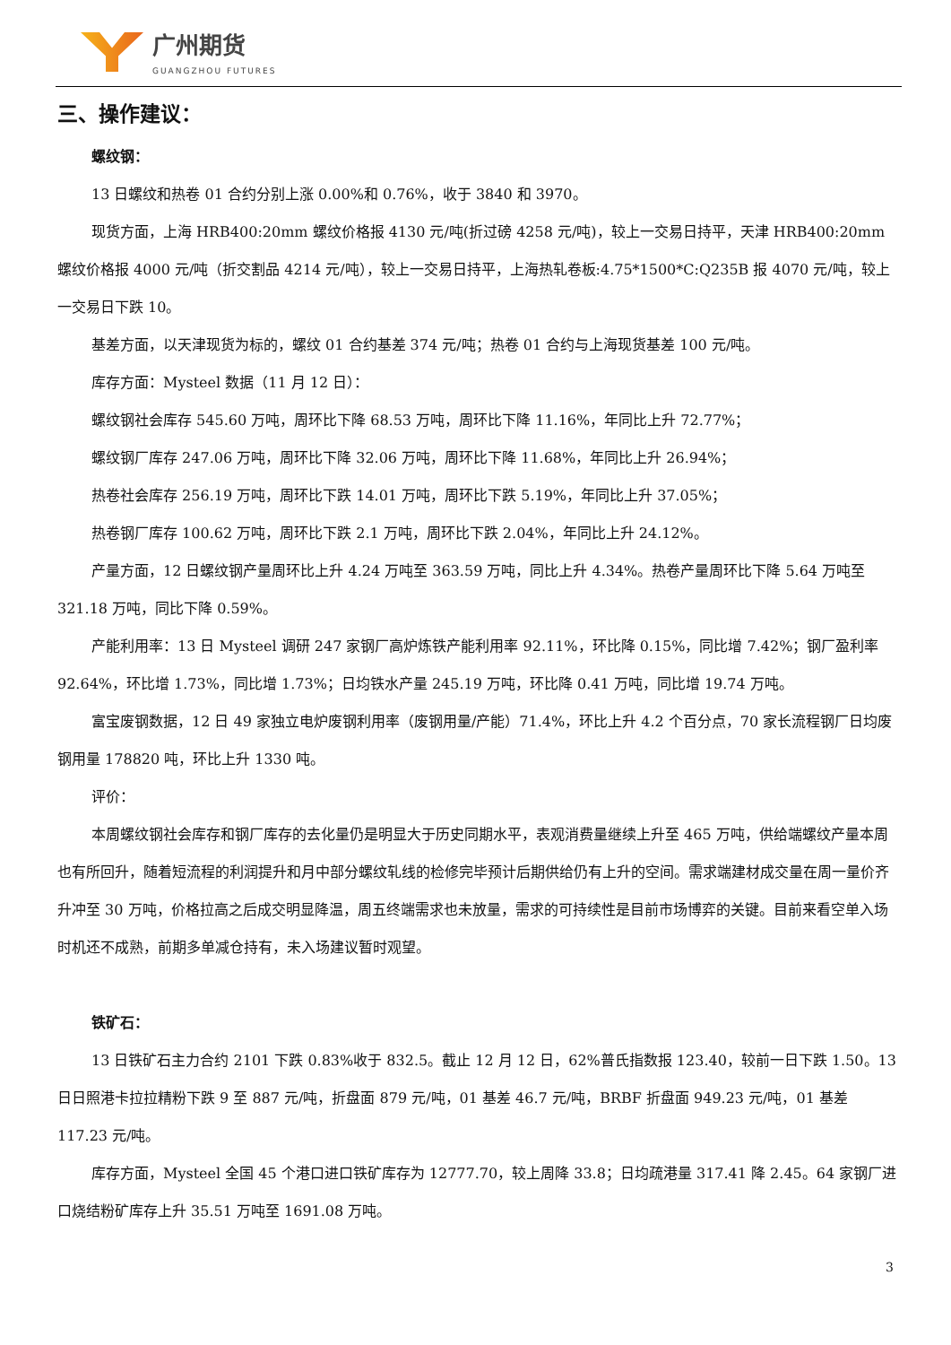广州期货
GUANGZHOU FUTURES
三、操作建议：
螺纹钢：
13 日螺纹和热卷 01 合约分别上涨 0.00%和 0.76%，收于 3840 和 3970。
现货方面，上海 HRB400:20mm 螺纹价格报 4130 元/吨(折过磅 4258 元/吨)，较上一交易日持平，天津 HRB400:20mm 螺纹价格报 4000 元/吨（折交割品 4214 元/吨），较上一交易日持平，上海热轧卷板:4.75*1500*C:Q235B 报 4070 元/吨，较上一交易日下跌 10。
基差方面，以天津现货为标的，螺纹 01 合约基差 374 元/吨；热卷 01 合约与上海现货基差 100 元/吨。
库存方面：Mysteel 数据（11 月 12 日）：
螺纹钢社会库存 545.60 万吨，周环比下降 68.53 万吨，周环比下降 11.16%，年同比上升 72.77%；
螺纹钢厂库存 247.06 万吨，周环比下降 32.06 万吨，周环比下降 11.68%，年同比上升 26.94%；
热卷社会库存 256.19 万吨，周环比下跌 14.01 万吨，周环比下跌 5.19%，年同比上升 37.05%；
热卷钢厂库存 100.62 万吨，周环比下跌 2.1 万吨，周环比下跌 2.04%，年同比上升 24.12%。
产量方面，12 日螺纹钢产量周环比上升 4.24 万吨至 363.59 万吨，同比上升 4.34%。热卷产量周环比下降 5.64 万吨至 321.18 万吨，同比下降 0.59%。
产能利用率：13 日 Mysteel 调研 247 家钢厂高炉炼铁产能利用率 92.11%，环比降 0.15%，同比增 7.42%；钢厂盈利率 92.64%，环比增 1.73%，同比增 1.73%；日均铁水产量 245.19 万吨，环比降 0.41 万吨，同比增 19.74 万吨。
富宝废钢数据，12 日 49 家独立电炉废钢利用率（废钢用量/产能）71.4%，环比上升 4.2 个百分点，70 家长流程钢厂日均废钢用量 178820 吨，环比上升 1330 吨。
评价：
本周螺纹钢社会库存和钢厂库存的去化量仍是明显大于历史同期水平，表观消费量继续上升至 465 万吨，供给端螺纹产量本周也有所回升，随着短流程的利润提升和月中部分螺纹轧线的检修完毕预计后期供给仍有上升的空间。需求端建材成交量在周一量价齐升冲至 30 万吨，价格拉高之后成交明显降温，周五终端需求也未放量，需求的可持续性是目前市场博弈的关键。目前来看空单入场时机还不成熟，前期多单减仓持有，未入场建议暂时观望。
铁矿石：
13 日铁矿石主力合约 2101 下跌 0.83%收于 832.5。截止 12 月 12 日，62%普氏指数报 123.40，较前一日下跌 1.50。13 日日照港卡拉拉精粉下跌 9 至 887 元/吨，折盘面 879 元/吨，01 基差 46.7 元/吨，BRBF 折盘面 949.23 元/吨，01 基差 117.23 元/吨。
库存方面，Mysteel 全国 45 个港口进口铁矿库存为 12777.70，较上周降 33.8；日均疏港量 317.41 降 2.45。64 家钢厂进口烧结粉矿库存上升 35.51 万吨至 1691.08 万吨。
3